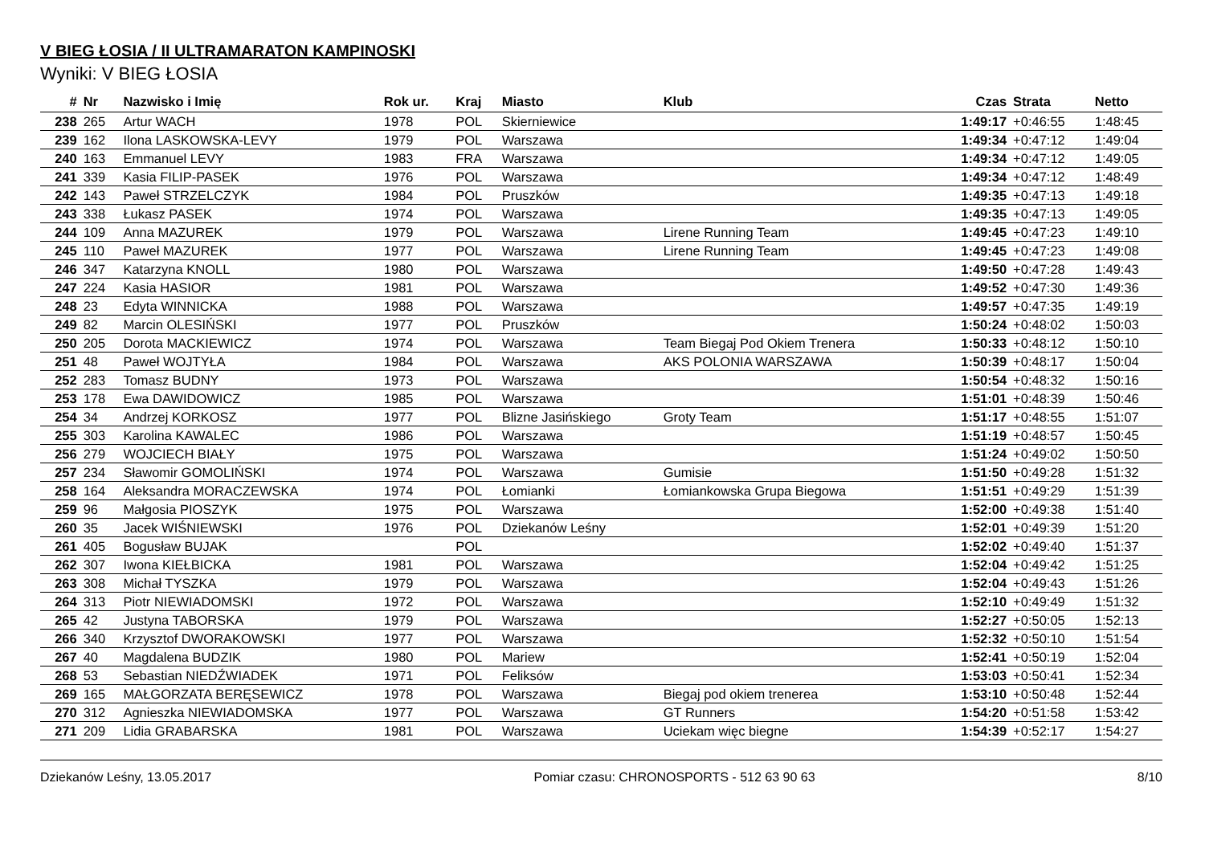V BIEG ŁOSIA / II ULTRAMARATON KAMPINOSKI
Wyniki: V BIEG ŁOSIA
| # | Nr | Nazwisko i Imię | Rok ur. | Kraj | Miasto | Klub | Czas | Strata | Netto |
| --- | --- | --- | --- | --- | --- | --- | --- | --- | --- |
| 238 | 265 | Artur WACH | 1978 | POL | Skierniewice | | 1:49:17 | +0:46:55 | 1:48:45 |
| 239 | 162 | Ilona LASKOWSKA-LEVY | 1979 | POL | Warszawa | | 1:49:34 | +0:47:12 | 1:49:04 |
| 240 | 163 | Emmanuel LEVY | 1983 | FRA | Warszawa | | 1:49:34 | +0:47:12 | 1:49:05 |
| 241 | 339 | Kasia FILIP-PASEK | 1976 | POL | Warszawa | | 1:49:34 | +0:47:12 | 1:48:49 |
| 242 | 143 | Paweł STRZELCZYK | 1984 | POL | Pruszków | | 1:49:35 | +0:47:13 | 1:49:18 |
| 243 | 338 | Łukasz PASEK | 1974 | POL | Warszawa | | 1:49:35 | +0:47:13 | 1:49:05 |
| 244 | 109 | Anna MAZUREK | 1979 | POL | Warszawa | Lirene Running Team | 1:49:45 | +0:47:23 | 1:49:10 |
| 245 | 110 | Paweł MAZUREK | 1977 | POL | Warszawa | Lirene Running Team | 1:49:45 | +0:47:23 | 1:49:08 |
| 246 | 347 | Katarzyna KNOLL | 1980 | POL | Warszawa | | 1:49:50 | +0:47:28 | 1:49:43 |
| 247 | 224 | Kasia HASIOR | 1981 | POL | Warszawa | | 1:49:52 | +0:47:30 | 1:49:36 |
| 248 | 23 | Edyta WINNICKA | 1988 | POL | Warszawa | | 1:49:57 | +0:47:35 | 1:49:19 |
| 249 | 82 | Marcin OLESIŃSKI | 1977 | POL | Pruszków | | 1:50:24 | +0:48:02 | 1:50:03 |
| 250 | 205 | Dorota MACKIEWICZ | 1974 | POL | Warszawa | Team Biegaj Pod Okiem Trenera | 1:50:33 | +0:48:12 | 1:50:10 |
| 251 | 48 | Paweł WOJTYŁA | 1984 | POL | Warszawa | AKS POLONIA WARSZAWA | 1:50:39 | +0:48:17 | 1:50:04 |
| 252 | 283 | Tomasz BUDNY | 1973 | POL | Warszawa | | 1:50:54 | +0:48:32 | 1:50:16 |
| 253 | 178 | Ewa DAWIDOWICZ | 1985 | POL | Warszawa | | 1:51:01 | +0:48:39 | 1:50:46 |
| 254 | 34 | Andrzej KORKOSZ | 1977 | POL | Blizne Jasińskiego | Groty Team | 1:51:17 | +0:48:55 | 1:51:07 |
| 255 | 303 | Karolina KAWALEC | 1986 | POL | Warszawa | | 1:51:19 | +0:48:57 | 1:50:45 |
| 256 | 279 | WOJCIECH BIAŁY | 1975 | POL | Warszawa | | 1:51:24 | +0:49:02 | 1:50:50 |
| 257 | 234 | Sławomir GOMOLIŃSKI | 1974 | POL | Warszawa | Gumisie | 1:51:50 | +0:49:28 | 1:51:32 |
| 258 | 164 | Aleksandra MORACZEWSKA | 1974 | POL | Łomianki | Łomiankowska Grupa Biegowa | 1:51:51 | +0:49:29 | 1:51:39 |
| 259 | 96 | Małgosia PIOSZYK | 1975 | POL | Warszawa | | 1:52:00 | +0:49:38 | 1:51:40 |
| 260 | 35 | Jacek WIŚNIEWSKI | 1976 | POL | Dziekanów Leśny | | 1:52:01 | +0:49:39 | 1:51:20 |
| 261 | 405 | Bogusław BUJAK | | POL | | | 1:52:02 | +0:49:40 | 1:51:37 |
| 262 | 307 | Iwona KIEŁBICKA | 1981 | POL | Warszawa | | 1:52:04 | +0:49:42 | 1:51:25 |
| 263 | 308 | Michał TYSZKA | 1979 | POL | Warszawa | | 1:52:04 | +0:49:43 | 1:51:26 |
| 264 | 313 | Piotr NIEWIADOMSKI | 1972 | POL | Warszawa | | 1:52:10 | +0:49:49 | 1:51:32 |
| 265 | 42 | Justyna TABORSKA | 1979 | POL | Warszawa | | 1:52:27 | +0:50:05 | 1:52:13 |
| 266 | 340 | Krzysztof DWORAKOWSKI | 1977 | POL | Warszawa | | 1:52:32 | +0:50:10 | 1:51:54 |
| 267 | 40 | Magdalena BUDZIK | 1980 | POL | Mariew | | 1:52:41 | +0:50:19 | 1:52:04 |
| 268 | 53 | Sebastian NIEDŹWIADEK | 1971 | POL | Feliksów | | 1:53:03 | +0:50:41 | 1:52:34 |
| 269 | 165 | MAŁGORZATA BERĘSEWICZ | 1978 | POL | Warszawa | Biegaj pod okiem trenerea | 1:53:10 | +0:50:48 | 1:52:44 |
| 270 | 312 | Agnieszka NIEWIADOMSKA | 1977 | POL | Warszawa | GT Runners | 1:54:20 | +0:51:58 | 1:53:42 |
| 271 | 209 | Lidia GRABARSKA | 1981 | POL | Warszawa | Uciekam więc biegne | 1:54:39 | +0:52:17 | 1:54:27 |
Dziekanów Leśny, 13.05.2017 Pomiar czasu: CHRONOSPORTS - 512 63 90 63 8/10